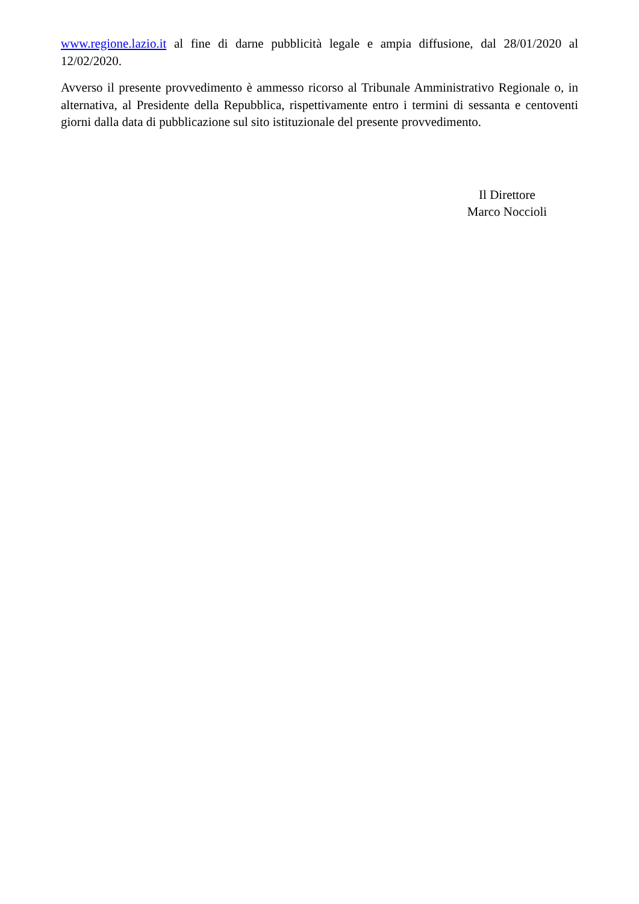www.regione.lazio.it al fine di darne pubblicità legale e ampia diffusione, dal 28/01/2020 al 12/02/2020.
Avverso il presente provvedimento è ammesso ricorso al Tribunale Amministrativo Regionale o, in alternativa, al Presidente della Repubblica, rispettivamente entro i termini di sessanta e centoventi giorni dalla data di pubblicazione sul sito istituzionale del presente provvedimento.
Il Direttore
Marco Noccioli